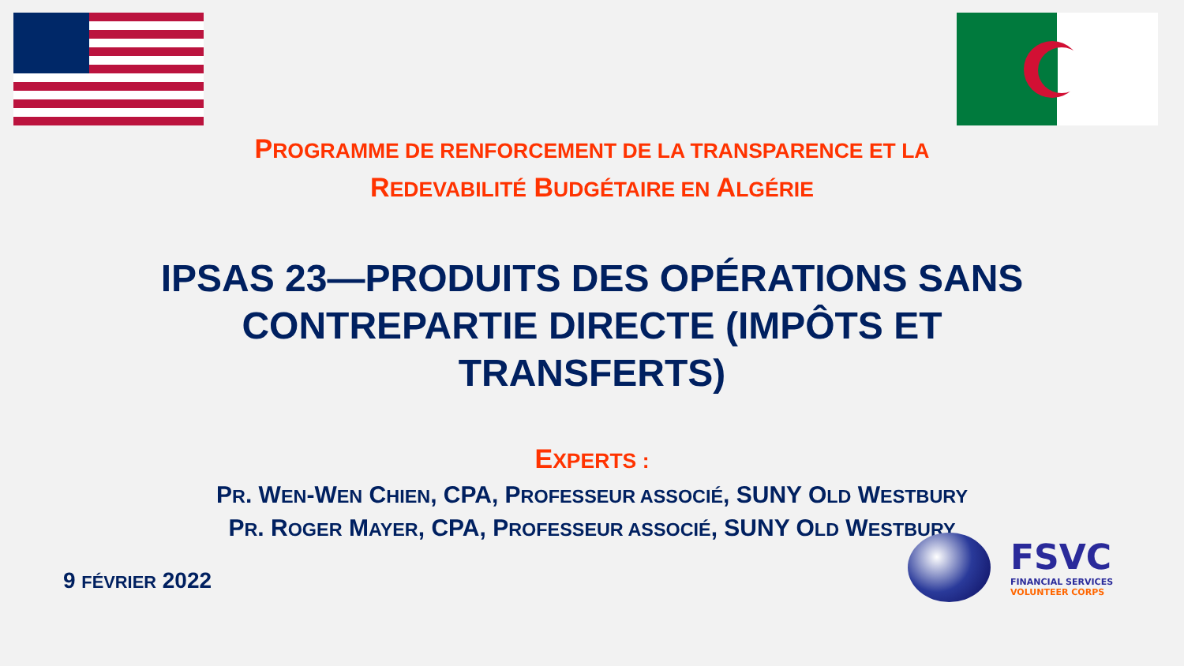PROGRAMME DE RENFORCEMENT DE LA TRANSPARENCE ET LA
REDEVABILITÉ BUDGÉTAIRE EN ALGÉRIE
IPSAS 23—PRODUITS DES OPÉRATIONS SANS
CONTREPARTIE DIRECTE (IMPÔTS ET
TRANSFERTS)
EXPERTS :
PR. WEN-WEN CHIEN, CPA, PROFESSEUR ASSOCIÉ, SUNY OLD WESTBURY
PR. ROGER MAYER, CPA, PROFESSEUR ASSOCIÉ, SUNY OLD WESTBURY
9 FÉVRIER 2022
FSVC
FINANCIAL SERVICES
VOLUNTEER CORPS